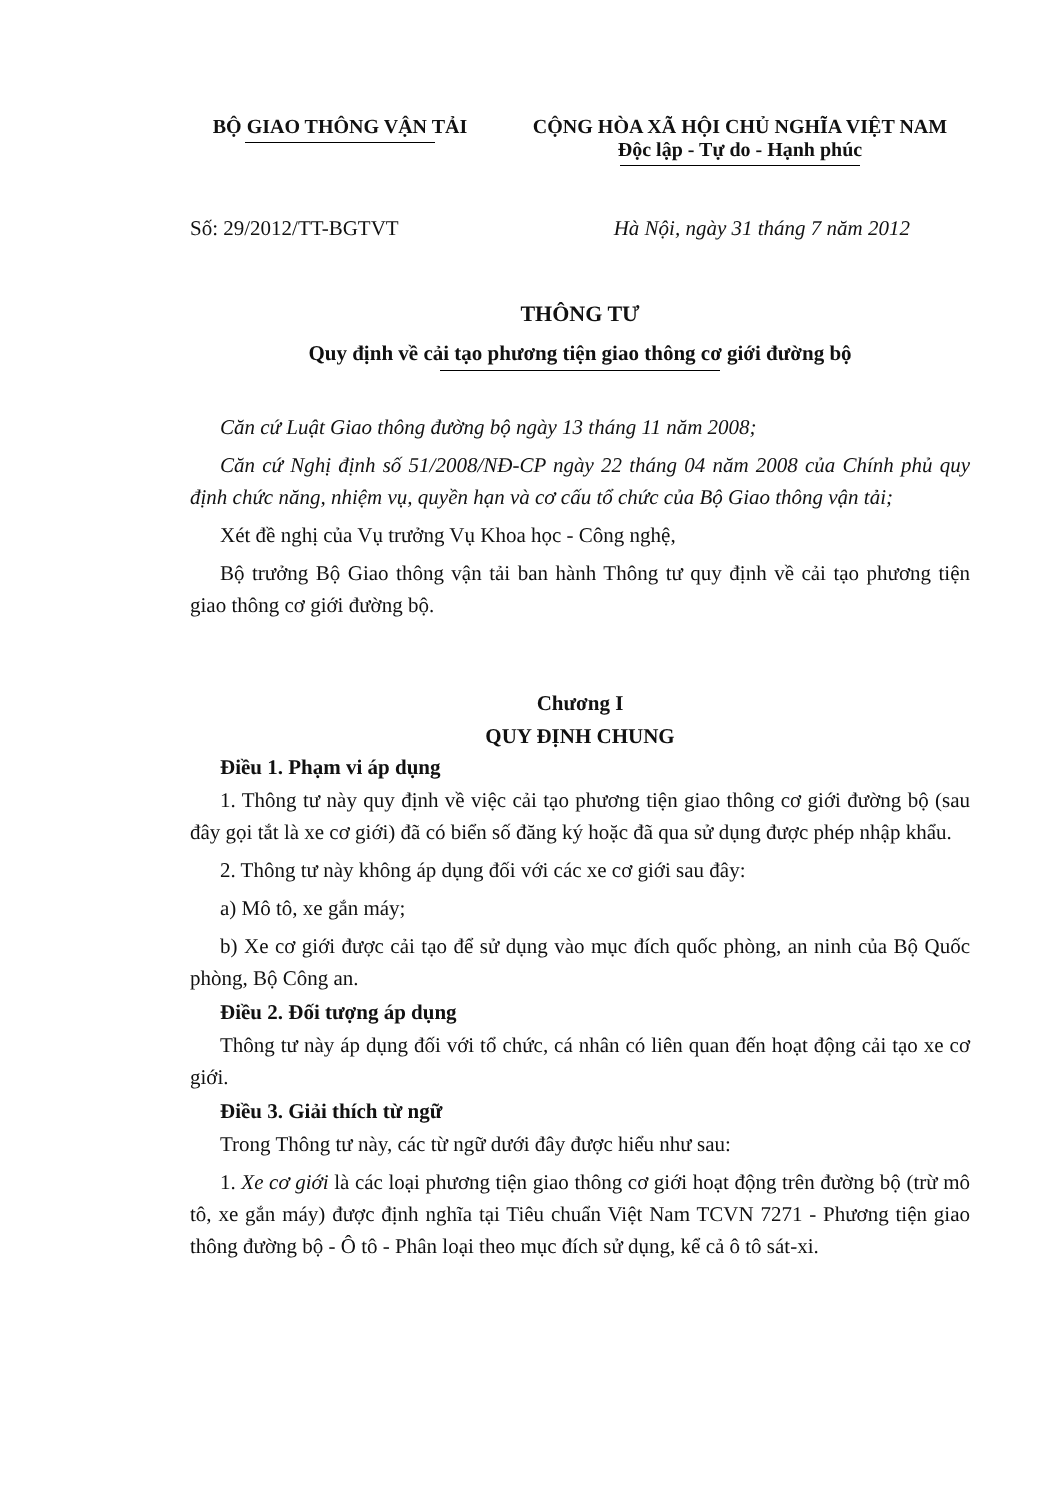BỘ GIAO THÔNG VẬN TẢI CỘNG HÒA XÃ HỘI CHỦ NGHĨA VIỆT NAM
Độc lập - Tự do - Hạnh phúc
Số: 29/2012/TT-BGTVT Hà Nội, ngày 31 tháng 7 năm 2012
THÔNG TƯ
Quy định về cải tạo phương tiện giao thông cơ giới đường bộ
Căn cứ Luật Giao thông đường bộ ngày 13 tháng 11 năm 2008;
Căn cứ Nghị định số 51/2008/NĐ-CP ngày 22 tháng 04 năm 2008 của Chính phủ quy định chức năng, nhiệm vụ, quyền hạn và cơ cấu tổ chức của Bộ Giao thông vận tải;
Xét đề nghị của Vụ trưởng Vụ Khoa học - Công nghệ,
Bộ trưởng Bộ Giao thông vận tải ban hành Thông tư quy định về cải tạo phương tiện giao thông cơ giới đường bộ.
Chương I
QUY ĐỊNH CHUNG
Điều 1. Phạm vi áp dụng
1. Thông tư này quy định về việc cải tạo phương tiện giao thông cơ giới đường bộ (sau đây gọi tắt là xe cơ giới) đã có biển số đăng ký hoặc đã qua sử dụng được phép nhập khẩu.
2. Thông tư này không áp dụng đối với các xe cơ giới sau đây:
a) Mô tô, xe gắn máy;
b) Xe cơ giới được cải tạo để sử dụng vào mục đích quốc phòng, an ninh của Bộ Quốc phòng, Bộ Công an.
Điều 2. Đối tượng áp dụng
Thông tư này áp dụng đối với tổ chức, cá nhân có liên quan đến hoạt động cải tạo xe cơ giới.
Điều 3. Giải thích từ ngữ
Trong Thông tư này, các từ ngữ dưới đây được hiểu như sau:
1. Xe cơ giới là các loại phương tiện giao thông cơ giới hoạt động trên đường bộ (trừ mô tô, xe gắn máy) được định nghĩa tại Tiêu chuẩn Việt Nam TCVN 7271 - Phương tiện giao thông đường bộ - Ô tô - Phân loại theo mục đích sử dụng, kể cả ô tô sát-xi.